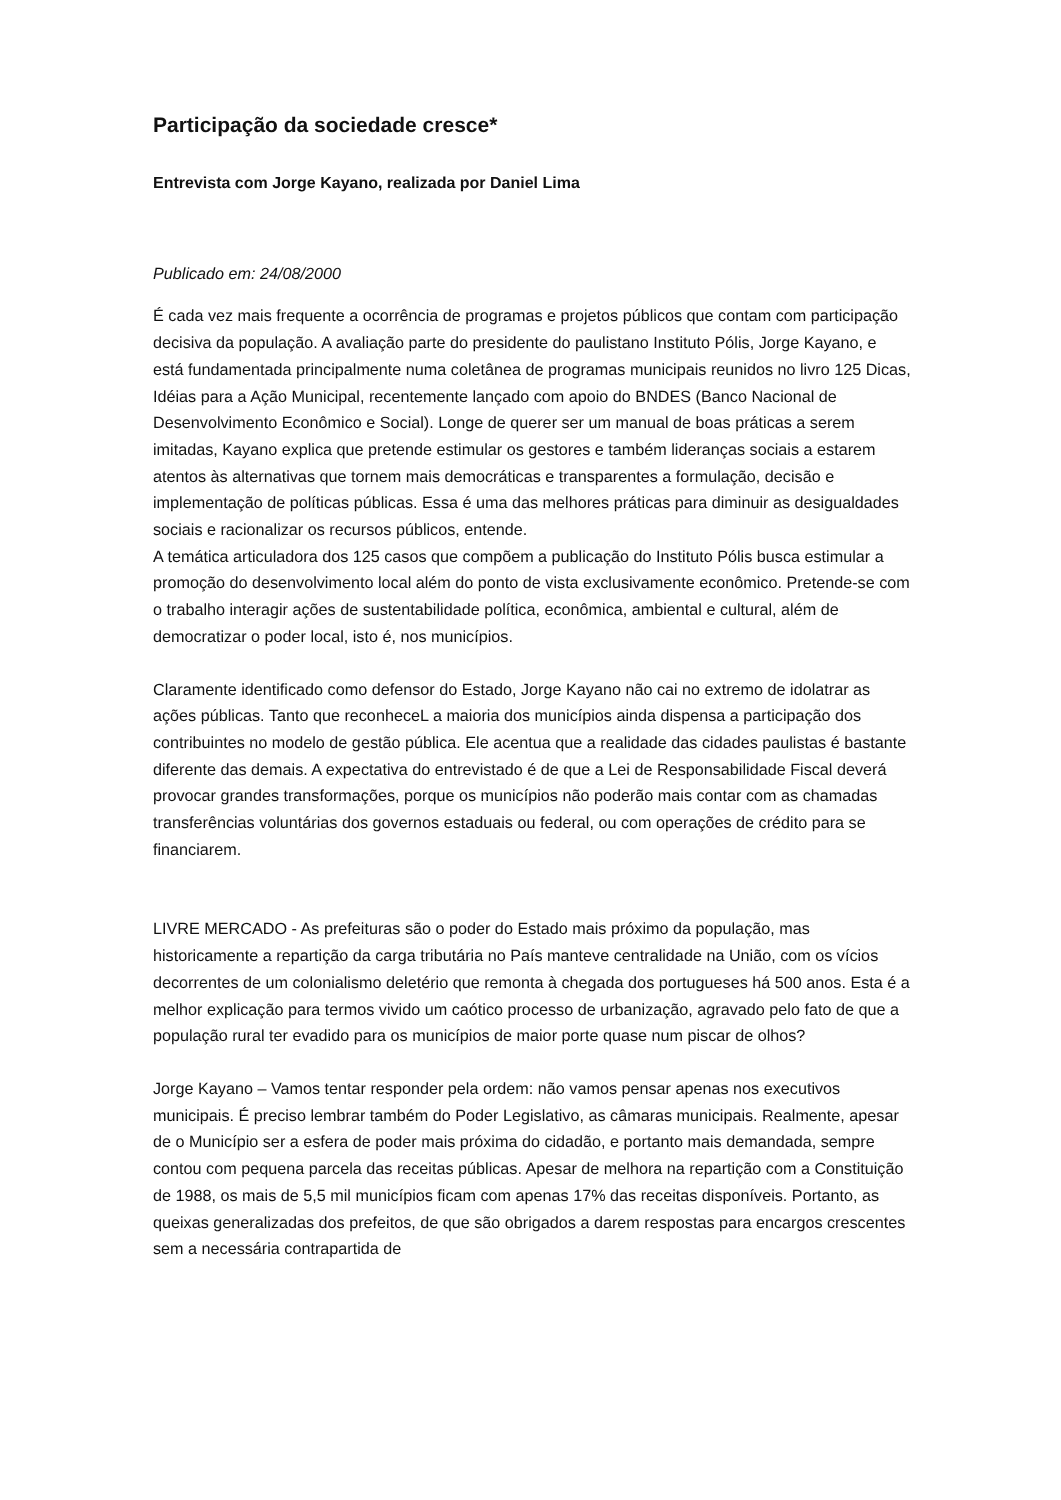Participação da sociedade cresce*
Entrevista com Jorge Kayano, realizada por Daniel Lima
Publicado em: 24/08/2000
É cada vez mais frequente a ocorrência de programas e projetos públicos que contam com participação decisiva da população. A avaliação parte do presidente do paulistano Instituto Pólis, Jorge Kayano, e está fundamentada principalmente numa coletânea de programas municipais reunidos no livro 125 Dicas, Idéias para a Ação Municipal, recentemente lançado com apoio do BNDES (Banco Nacional de Desenvolvimento Econômico e Social). Longe de querer ser um manual de boas práticas a serem imitadas, Kayano explica que pretende estimular os gestores e também lideranças sociais a estarem atentos às alternativas que tornem mais democráticas e transparentes a formulação, decisão e implementação de políticas públicas. Essa é uma das melhores práticas para diminuir as desigualdades sociais e racionalizar os recursos públicos, entende.
A temática articuladora dos 125 casos que compõem a publicação do Instituto Pólis busca estimular a promoção do desenvolvimento local além do ponto de vista exclusivamente econômico. Pretende-se com o trabalho interagir ações de sustentabilidade política, econômica, ambiental e cultural, além de democratizar o poder local, isto é, nos municípios.
Claramente identificado como defensor do Estado, Jorge Kayano não cai no extremo de idolatrar as ações públicas. Tanto que reconheceL a maioria dos municípios ainda dispensa a participação dos contribuintes no modelo de gestão pública. Ele acentua que a realidade das cidades paulistas é bastante diferente das demais. A expectativa do entrevistado é de que a Lei de Responsabilidade Fiscal deverá provocar grandes transformações, porque os municípios não poderão mais contar com as chamadas transferências voluntárias dos governos estaduais ou federal, ou com operações de crédito para se financiarem.
LIVRE MERCADO - As prefeituras são o poder do Estado mais próximo da população, mas historicamente a repartição da carga tributária no País manteve centralidade na União, com os vícios decorrentes de um colonialismo deletério que remonta à chegada dos portugueses há 500 anos. Esta é a melhor explicação para termos vivido um caótico processo de urbanização, agravado pelo fato de que a população rural ter evadido para os municípios de maior porte quase num piscar de olhos?
Jorge Kayano – Vamos tentar responder pela ordem: não vamos pensar apenas nos executivos municipais. É preciso lembrar também do Poder Legislativo, as câmaras municipais. Realmente, apesar de o Município ser a esfera de poder mais próxima do cidadão, e portanto mais demandada, sempre contou com pequena parcela das receitas públicas. Apesar de melhora na repartição com a Constituição de 1988, os mais de 5,5 mil municípios ficam com apenas 17% das receitas disponíveis. Portanto, as queixas generalizadas dos prefeitos, de que são obrigados a darem respostas para encargos crescentes sem a necessária contrapartida de